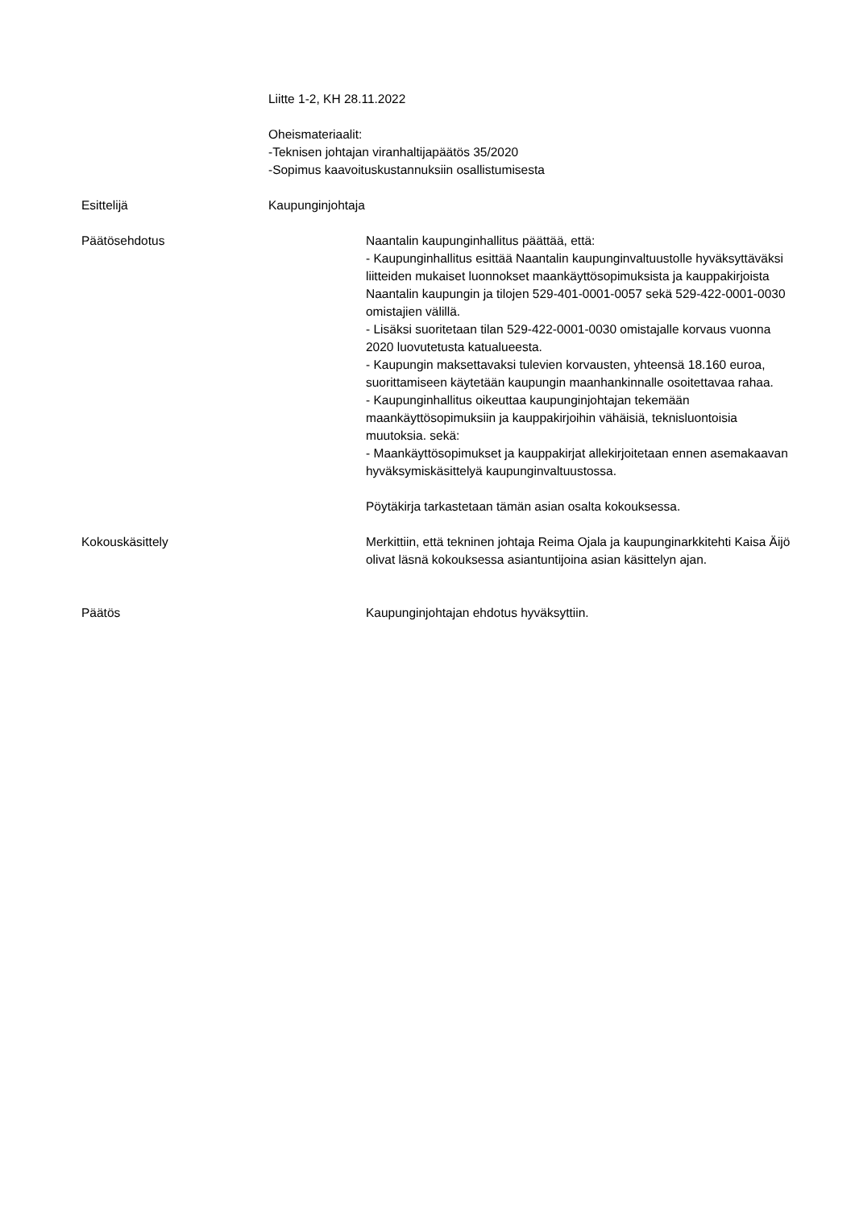Liitte 1-2, KH 28.11.2022
Oheismateriaalit:
-Teknisen johtajan viranhaltijapäätös 35/2020
-Sopimus kaavoituskustannuksiin osallistumisesta
Esittelijä Kaupunginjohtaja
Päätösehdotus Naantalin kaupunginhallitus päättää, että:
- Kaupunginhallitus esittää Naantalin kaupunginvaltuustolle hyväksyttäväksi liitteiden mukaiset luonnokset maankäyttösopimuksista ja kauppakirjoista Naantalin kaupungin ja tilojen 529-401-0001-0057 sekä 529-422-0001-0030 omistajien välillä.
- Lisäksi suoritetaan tilan 529-422-0001-0030 omistajalle korvaus vuonna 2020 luovutetusta katualueesta.
- Kaupungin maksettavaksi tulevien korvausten, yhteensä 18.160 euroa, suorittamiseen käytetään kaupungin maanhankinnalle osoitettavaa rahaa.
- Kaupunginhallitus oikeuttaa kaupunginjohtajan tekemään maankäyttösopimuksiin ja kauppakirjoihin vähäisiä, teknisluontoisia muutoksia. sekä:
- Maankäyttösopimukset ja kauppakirjat allekirjoitetaan ennen asemakaavan hyväksymiskäsittelyä kaupunginvaltuustossa.
Pöytäkirja tarkastetaan tämän asian osalta kokouksessa.
Kokouskäsittely Merkittiin, että tekninen johtaja Reima Ojala ja kaupunginarkkitehti Kaisa Äijö olivat läsnä kokouksessa asiantuntijoina asian käsittelyn ajan.
Päätös Kaupunginjohtajan ehdotus hyväksyttiin.